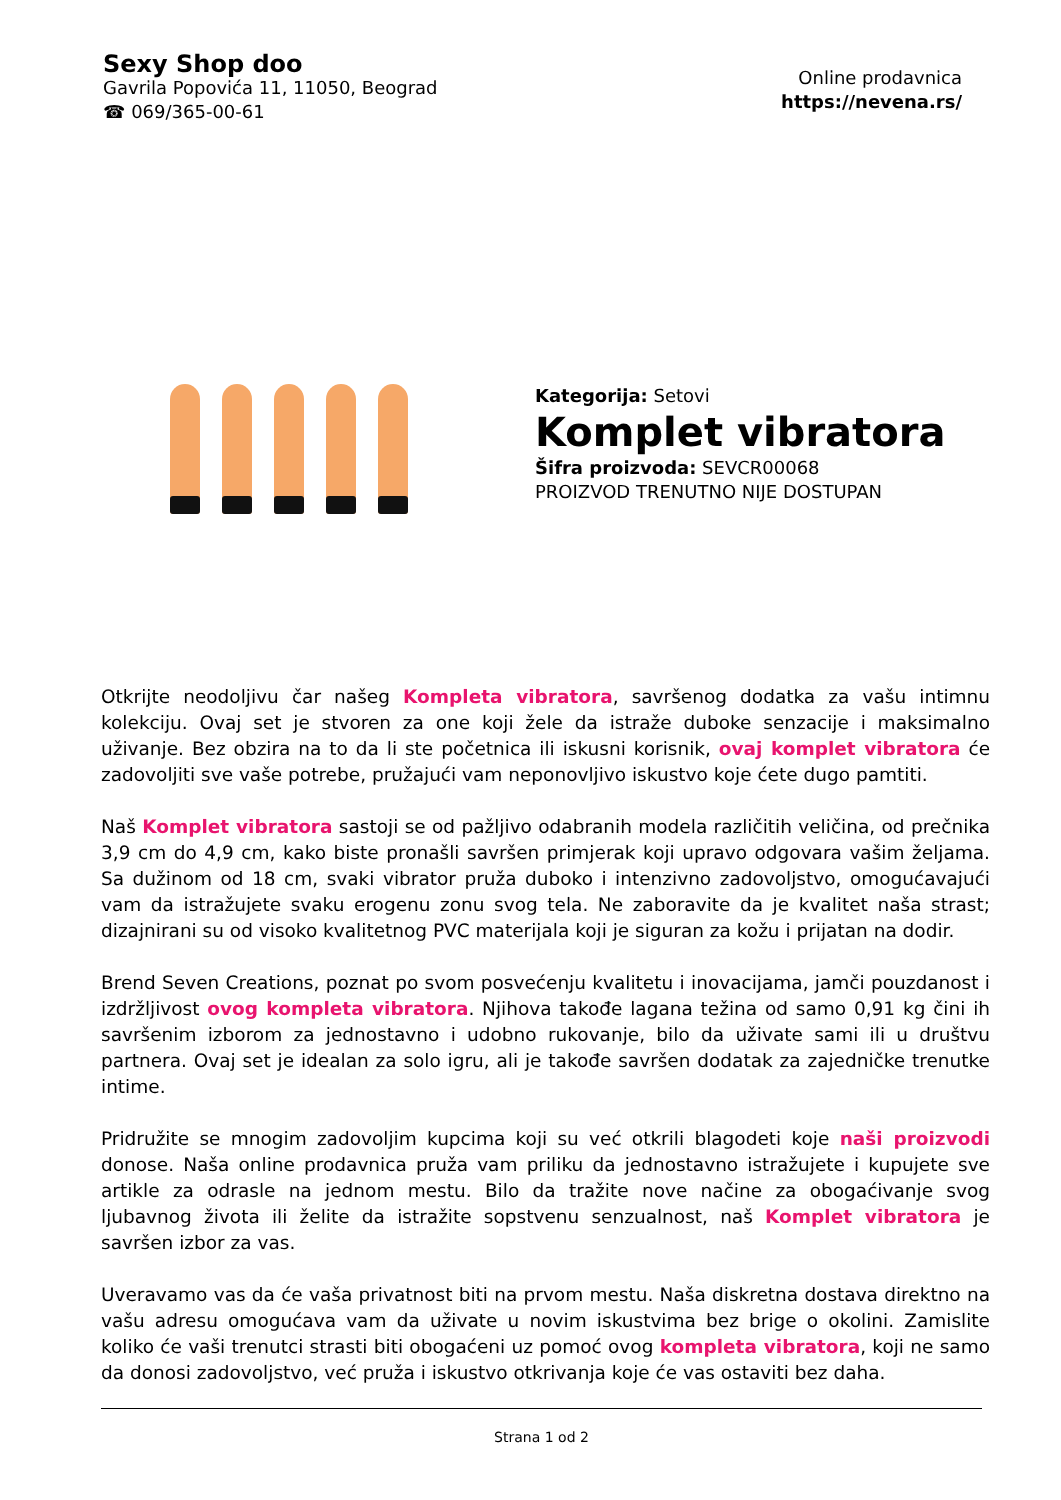Sexy Shop doo
Gavrila Popovića 11, 11050, Beograd
☎ 069/365-00-61
Online prodavnica
https://nevena.rs/
Kategorija: Setovi
Komplet vibratora
Šifra proizvoda: SEVCR00068
PROIZVOD TRENUTNO NIJE DOSTUPAN
Otkrijte neodoljivu čar našeg Kompleta vibratora, savršenog dodatka za vašu intimnu kolekciju. Ovaj set je stvoren za one koji žele da istraže duboke senzacije i maksimalno uživanje. Bez obzira na to da li ste početnica ili iskusni korisnik, ovaj komplet vibratora će zadovoljiti sve vaše potrebe, pružajući vam neponovljivo iskustvo koje ćete dugo pamtiti.
Naš Komplet vibratora sastoji se od pažljivo odabranih modela različitih veličina, od prečnika 3,9 cm do 4,9 cm, kako biste pronašli savršen primjerak koji upravo odgovara vašim željama. Sa dužinom od 18 cm, svaki vibrator pruža duboko i intenzivno zadovoljstvo, omogućavajući vam da istražujete svaku erogenu zonu svog tela. Ne zaboravite da je kvalitet naša strast; dizajnirani su od visoko kvalitetnog PVC materijala koji je siguran za kožu i prijatan na dodir.
Brend Seven Creations, poznat po svom posvećenju kvalitetu i inovacijama, jamči pouzdanost i izdržljivost ovog kompleta vibratora. Njihova takođe lagana težina od samo 0,91 kg čini ih savršenim izborom za jednostavno i udobno rukovanje, bilo da uživate sami ili u društvu partnera. Ovaj set je idealan za solo igru, ali je takođe savršen dodatak za zajedničke trenutke intime.
Pridružite se mnogim zadovoljim kupcima koji su već otkrili blagodeti koje naši proizvodi donose. Naša online prodavnica pruža vam priliku da jednostavno istražujete i kupujete sve artikle za odrasle na jednom mestu. Bilo da tražite nove načine za obogaćivanje svog ljubavnog života ili želite da istražite sopstvenu senzualnost, naš Komplet vibratora je savršen izbor za vas.
Uveravamo vas da će vaša privatnost biti na prvom mestu. Naša diskretna dostava direktno na vašu adresu omogućava vam da uživate u novim iskustvima bez brige o okolini. Zamislite koliko će vaši trenutci strasti biti obogaćeni uz pomoć ovog kompleta vibratora, koji ne samo da donosi zadovoljstvo, već pruža i iskustvo otkrivanja koje će vas ostaviti bez daha.
Strana 1 od 2